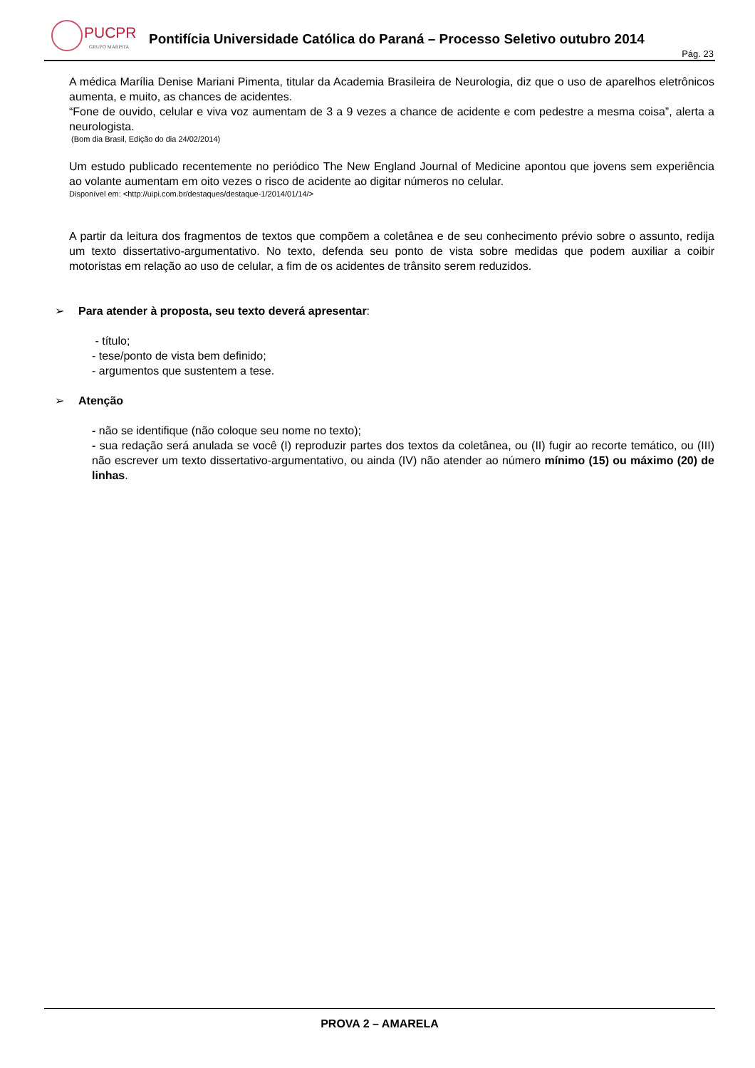PUCPR
GRUPO MARISTA
Pontifícia Universidade Católica do Paraná – Processo Seletivo outubro 2014
Pág. 23
A médica Marília Denise Mariani Pimenta, titular da Academia Brasileira de Neurologia, diz que o uso de aparelhos eletrônicos aumenta, e muito, as chances de acidentes.
“Fone de ouvido, celular e viva voz aumentam de 3 a 9 vezes a chance de acidente e com pedestre a mesma coisa”, alerta a neurologista.
(Bom dia Brasil, Edição do dia 24/02/2014)
Um estudo publicado recentemente no periódico The New England Journal of Medicine apontou que jovens sem experiência ao volante aumentam em oito vezes o risco de acidente ao digitar números no celular.
Disponível em: <http://uipi.com.br/destaques/destaque-1/2014/01/14/>
A partir da leitura dos fragmentos de textos que compõem a coletânea e de seu conhecimento prévio sobre o assunto, redija um texto dissertativo-argumentativo. No texto, defenda seu ponto de vista sobre medidas que podem auxiliar a coibir motoristas em relação ao uso de celular, a fim de os acidentes de trânsito serem reduzidos.
➢ Para atender à proposta, seu texto deverá apresentar:
- título;
- tese/ponto de vista bem definido;
- argumentos que sustentem a tese.
➢ Atenção
- não se identifique (não coloque seu nome no texto);
- sua redação será anulada se você (I) reproduzir partes dos textos da coletânea, ou (II) fugir ao recorte temático, ou (III) não escrever um texto dissertativo-argumentativo, ou ainda (IV) não atender ao número mínimo (15) ou máximo (20) de linhas.
PROVA 2 – AMARELA